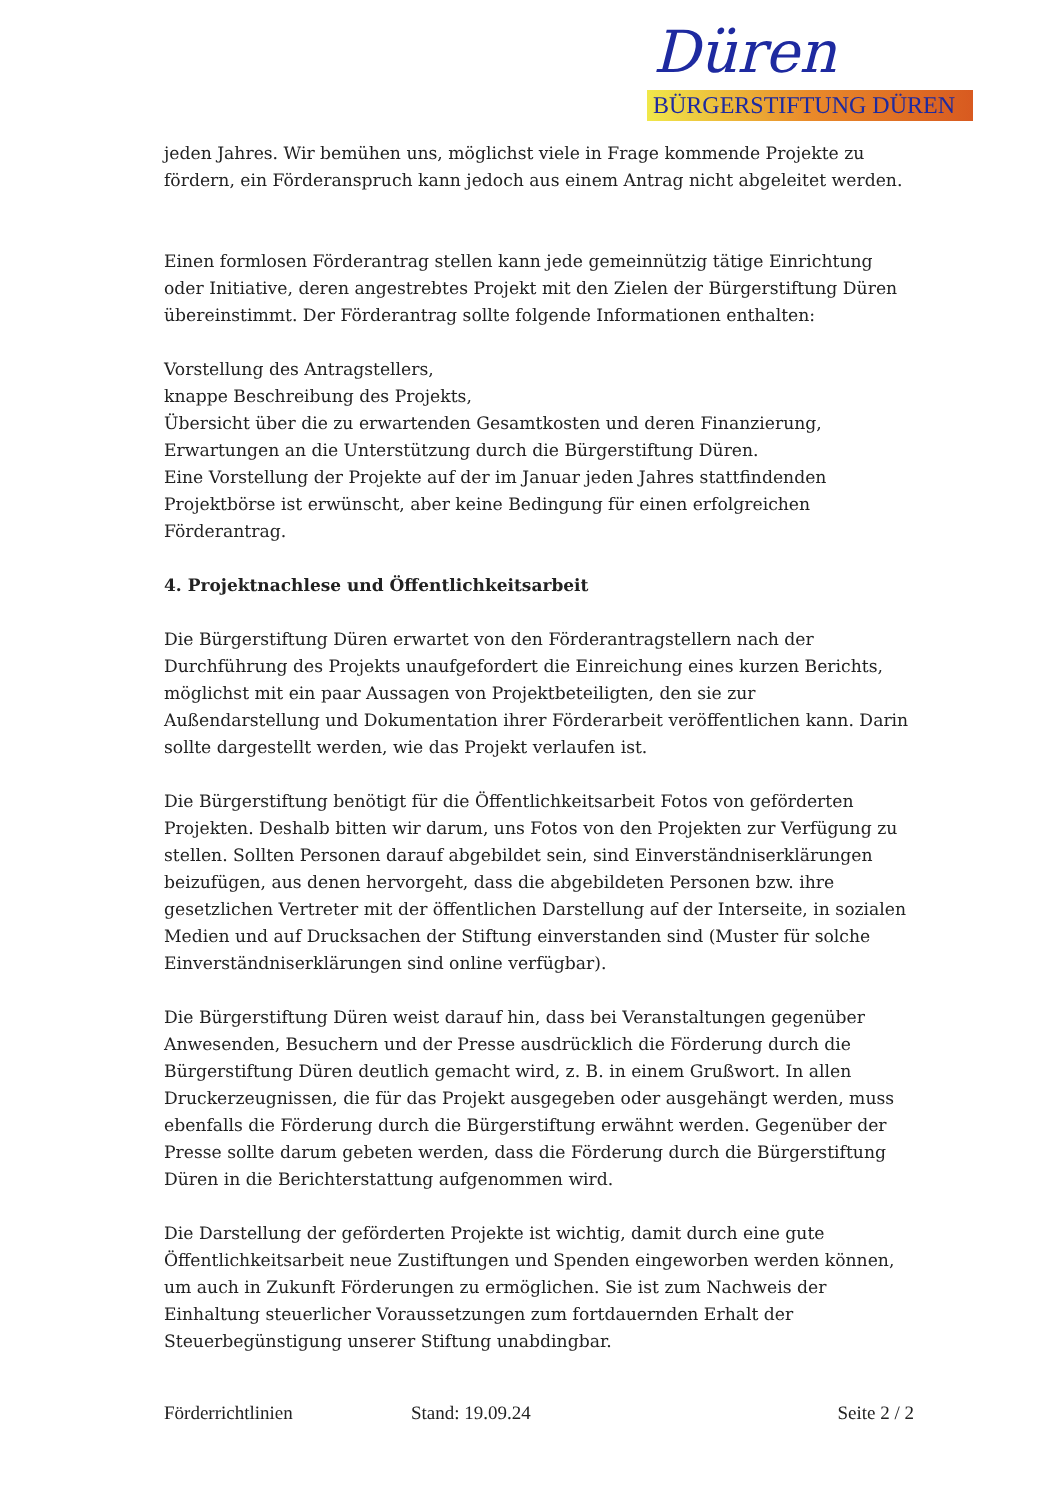Düren
BÜRGERSTIFTUNG DÜREN
jeden Jahres. Wir bemühen uns, möglichst viele in Frage kommende Projekte zu fördern, ein Förderanspruch kann jedoch aus einem Antrag nicht abgeleitet werden.
Einen formlosen Förderantrag stellen kann jede gemeinnützig tätige Einrichtung oder Initiative, deren angestrebtes Projekt mit den Zielen der Bürgerstiftung Düren übereinstimmt. Der Förderantrag sollte folgende Informationen enthalten:
Vorstellung des Antragstellers,
knappe Beschreibung des Projekts,
Übersicht über die zu erwartenden Gesamtkosten und deren Finanzierung,
Erwartungen an die Unterstützung durch die Bürgerstiftung Düren.
Eine Vorstellung der Projekte auf der im Januar jeden Jahres stattfindenden Projektbörse ist erwünscht, aber keine Bedingung für einen erfolgreichen Förderantrag.
4. Projektnachlese und Öffentlichkeitsarbeit
Die Bürgerstiftung Düren erwartet von den Förderantragstellern nach der Durchführung des Projekts unaufgefordert die Einreichung eines kurzen Berichts, möglichst mit ein paar Aussagen von Projektbeteiligten, den sie zur Außendarstellung und Dokumentation ihrer Förderarbeit veröffentlichen kann. Darin sollte dargestellt werden, wie das Projekt verlaufen ist.
Die Bürgerstiftung benötigt für die Öffentlichkeitsarbeit Fotos von geförderten Projekten. Deshalb bitten wir darum, uns Fotos von den Projekten zur Verfügung zu stellen. Sollten Personen darauf abgebildet sein, sind Einverständniserklärungen beizufügen, aus denen hervorgeht, dass die abgebildeten Personen bzw. ihre gesetzlichen Vertreter mit der öffentlichen Darstellung auf der Interseite, in sozialen Medien und auf Drucksachen der Stiftung einverstanden sind (Muster für solche Einverständniserklärungen sind online verfügbar).
Die Bürgerstiftung Düren weist darauf hin, dass bei Veranstaltungen gegenüber Anwesenden, Besuchern und der Presse ausdrücklich die Förderung durch die Bürgerstiftung Düren deutlich gemacht wird, z. B. in einem Grußwort. In allen Druckerzeugnissen, die für das Projekt ausgegeben oder ausgehängt werden, muss ebenfalls die Förderung durch die Bürgerstiftung erwähnt werden. Gegenüber der Presse sollte darum gebeten werden, dass die Förderung durch die Bürgerstiftung Düren in die Berichterstattung aufgenommen wird.
Die Darstellung der geförderten Projekte ist wichtig, damit durch eine gute Öffentlichkeitsarbeit neue Zustiftungen und Spenden eingeworben werden können, um auch in Zukunft Förderungen zu ermöglichen. Sie ist zum Nachweis der Einhaltung steuerlicher Voraussetzungen zum fortdauernden Erhalt der Steuerbegünstigung unserer Stiftung unabdingbar.
Förderrichtlinien Stand: 19.09.24 Seite 2 / 2